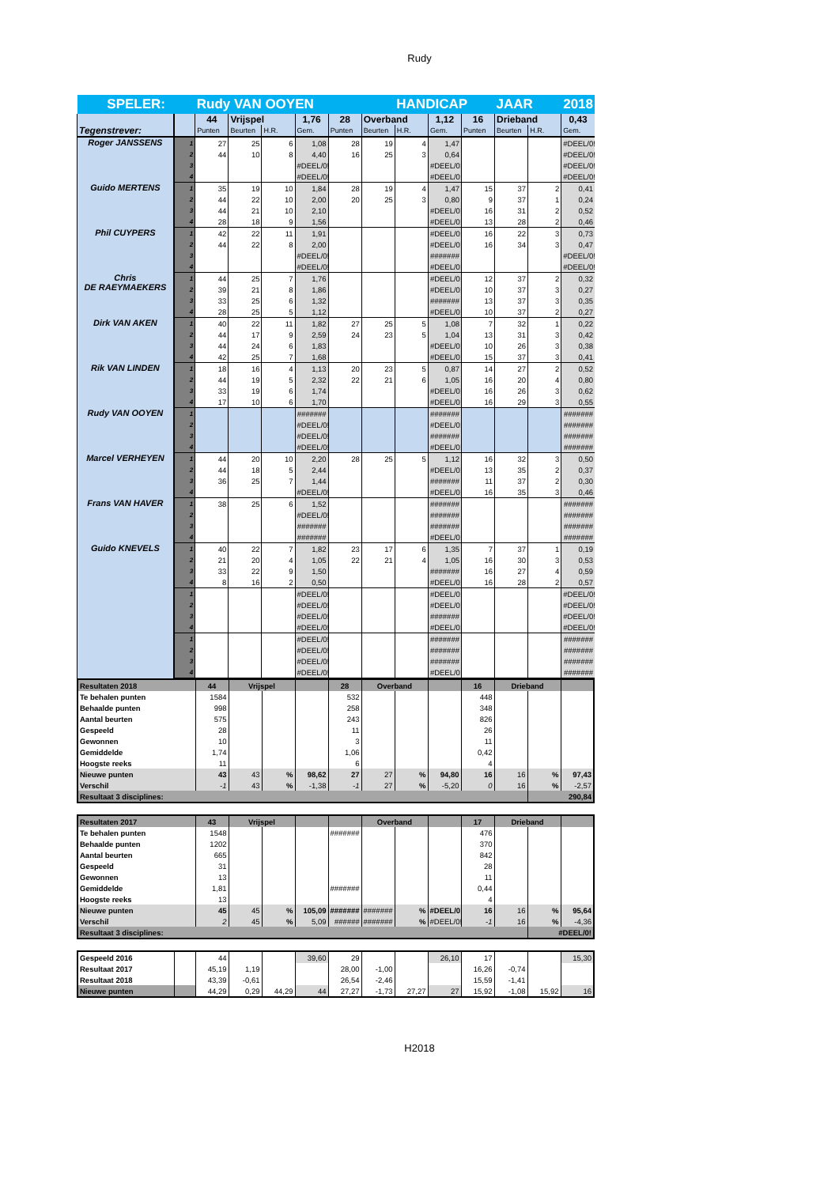Rudy
| SPELER: | | Rudy VAN OOYEN | | | | | | HANDICAP | | | JAAR | | 2018 |
| Tegenstrever: | | 44 | Vrijspel | | 1,76 | 28 | Overband | | 1,12 | 16 | Drieband | | 0,43 |
| | | Punten | Beurten | H.R. | Gem. | Punten | Beurten | H.R. | Gem. | Punten | Beurten | H.R. | Gem. |
| Roger JANSSENS | 1 | 27 | 25 | 6 | 1,08 | 28 | 19 | 4 | 1,47 | | | | #DEEL/0! |
| | 2 | 44 | 10 | 8 | 4,40 | 16 | 25 | 3 | 0,64 | | | | #DEEL/0! |
| | 3 | | | | #DEEL/0! | | | | #DEEL/0! | | | | #DEEL/0! |
| | 4 | | | | #DEEL/0! | | | | #DEEL/0! | | | | #DEEL/0! |
| Guido MERTENS | 1 | 35 | 19 | 10 | 1,84 | 28 | 19 | 4 | 1,47 | 15 | 37 | 2 | 0,41 |
| | 2 | 44 | 22 | 10 | 2,00 | 20 | 25 | 3 | 0,80 | 9 | 37 | 1 | 0,24 |
| | 3 | 44 | 21 | 10 | 2,10 | | | | #DEEL/0! | 16 | 31 | 2 | 0,52 |
| | 4 | 28 | 18 | 9 | 1,56 | | | | #DEEL/0! | 13 | 28 | 2 | 0,46 |
| Phil CUYPERS | 1 | 42 | 22 | 11 | 1,91 | | | | #DEEL/0! | 16 | 22 | 3 | 0,73 |
| | 2 | 44 | 22 | 8 | 2,00 | | | | #DEEL/0! | 16 | 34 | 3 | 0,47 |
| | 3 | | | | #DEEL/0! | | | | ####### | | | | #DEEL/0! |
| | 4 | | | | #DEEL/0! | | | | #DEEL/0! | | | | #DEEL/0! |
| Chris DE RAEYMAEKERS | 1 | 44 | 25 | 7 | 1,76 | | | | #DEEL/0! | 12 | 37 | 2 | 0,32 |
| | 2 | 39 | 21 | 8 | 1,86 | | | | #DEEL/0! | 10 | 37 | 3 | 0,27 |
| | 3 | 33 | 25 | 6 | 1,32 | | | | ####### | 13 | 37 | 3 | 0,35 |
| | 4 | 28 | 25 | 5 | 1,12 | | | | #DEEL/0! | 10 | 37 | 2 | 0,27 |
| Dirk VAN AKEN | 1 | 40 | 22 | 11 | 1,82 | 27 | 25 | 5 | 1,08 | 7 | 32 | 1 | 0,22 |
| | 2 | 44 | 17 | 9 | 2,59 | 24 | 23 | 5 | 1,04 | 13 | 31 | 3 | 0,42 |
| | 3 | 44 | 24 | 6 | 1,83 | | | | #DEEL/0! | 10 | 26 | 3 | 0,38 |
| | 4 | 42 | 25 | 7 | 1,68 | | | | #DEEL/0! | 15 | 37 | 3 | 0,41 |
| Rik VAN LINDEN | 1 | 18 | 16 | 4 | 1,13 | 20 | 23 | 5 | 0,87 | 14 | 27 | 2 | 0,52 |
| | 2 | 44 | 19 | 5 | 2,32 | 22 | 21 | 6 | 1,05 | 16 | 20 | 4 | 0,80 |
| | 3 | 33 | 19 | 6 | 1,74 | | | | #DEEL/0! | 16 | 26 | 3 | 0,62 |
| | 4 | 17 | 10 | 6 | 1,70 | | | | #DEEL/0! | 16 | 29 | 3 | 0,55 |
| Rudy VAN OOYEN | 1 | | | | ####### | | | | ####### | | | | ####### |
| | 2 | | | | #DEEL/0! | | | | #DEEL/0! | | | | ####### |
| | 3 | | | | #DEEL/0! | | | | ####### | | | | ####### |
| | 4 | | | | #DEEL/0! | | | | #DEEL/0! | | | | ####### |
| Marcel VERHEYEN | 1 | 44 | 20 | 10 | 2,20 | 28 | 25 | 5 | 1,12 | 16 | 32 | 3 | 0,50 |
| | 2 | 44 | 18 | 5 | 2,44 | | | | #DEEL/0! | 13 | 35 | 2 | 0,37 |
| | 3 | 36 | 25 | 7 | 1,44 | | | | ####### | 11 | 37 | 2 | 0,30 |
| | 4 | | | | #DEEL/0! | | | | #DEEL/0! | 16 | 35 | 3 | 0,46 |
| Frans VAN HAVER | 1 | 38 | 25 | 6 | 1,52 | | | | ####### | | | | ####### |
| | 2 | | | | #DEEL/0! | | | | ####### | | | | ####### |
| | 3 | | | | ####### | | | | ####### | | | | ####### |
| | 4 | | | | ####### | | | | #DEEL/0! | | | | ####### |
| Guido KNEVELS | 1 | 40 | 22 | 7 | 1,82 | 23 | 17 | 6 | 1,35 | 7 | 37 | 1 | 0,19 |
| | 2 | 21 | 20 | 4 | 1,05 | 22 | 21 | 4 | 1,05 | 16 | 30 | 3 | 0,53 |
| | 3 | 33 | 22 | 9 | 1,50 | | | | ####### | 16 | 27 | 4 | 0,59 |
| | 4 | 8 | 16 | 2 | 0,50 | | | | #DEEL/0! | 16 | 28 | 2 | 0,57 |
| | 1 | | | | #DEEL/0! | | | | #DEEL/0! | | | | #DEEL/0! |
| | 2 | | | | #DEEL/0! | | | | #DEEL/0! | | | | #DEEL/0! |
| | 3 | | | | #DEEL/0! | | | | ####### | | | | #DEEL/0! |
| | 4 | | | | #DEEL/0! | | | | #DEEL/0! | | | | #DEEL/0! |
| | 1 | | | | #DEEL/0! | | | | ####### | | | | ####### |
| | 2 | | | | #DEEL/0! | | | | ####### | | | | ####### |
| | 3 | | | | #DEEL/0! | | | | ####### | | | | ####### |
| | 4 | | | | #DEEL/0! | | | | #DEEL/0! | | | | ####### |
| Resultaten 2018 | 44 | Vrijspel | | | 28 | Overband | | | 16 | Drieband | | |
| Te behalen punten | 1584 | | | | 532 | | | | 448 | | | |
| Behaalde punten | 998 | | | | 258 | | | | 348 | | | |
| Aantal beurten | 575 | | | | 243 | | | | 826 | | | |
| Gespeeld | 28 | | | | 11 | | | | 26 | | | |
| Gewonnen | 10 | | | | 3 | | | | 11 | | | |
| Gemiddelde | 1,74 | | | | 1,06 | | | | 0,42 | | | |
| Hoogste reeks | 11 | | | | 6 | | | | 4 | | | |
| Nieuwe punten | 43 | 43 | % | 98,62 | 27 | 27 | % | 94,80 | 16 | 16 | % | 97,43 |
| Verschil | -1 | 43 | % | -1,38 | -1 | 27 | % | -5,20 | 0 | 16 | % | -2,57 |
| Resultaat 3 disciplines: | | | | | | | | | | | 290,84 | |
| Resultaten 2017 | 43 | Vrijspel | | | | Overband | | | 17 | Drieband | | |
| Te behalen punten | 1548 | | | | ####### | | | | 476 | | | |
| Behaalde punten | 1202 | | | | | | | | 370 | | | |
| Aantal beurten | 665 | | | | | | | | 842 | | | |
| Gespeeld | 31 | | | | | | | | 28 | | | |
| Gewonnen | 13 | | | | | | | | 11 | | | |
| Gemiddelde | 1,81 | | | | ####### | | | | 0,44 | | | |
| Hoogste reeks | 13 | | | | | | | | 4 | | | |
| Nieuwe punten | 45 | 45 | % | 105,09 | ####### | ####### | % | #DEEL/0! | 16 | 16 | % | 95,64 |
| Verschil | 2 | 45 | % | 5,09 | ###### | ####### | % | #DEEL/0! | -1 | 16 | % | -4,36 |
| Resultaat 3 disciplines: | | | | | | | | | | | #DEEL/0! | |
| Gespeeld 2016 | | 44 | | | 39,60 | 29 | | | 26,10 | 17 | | | 15,30 |
| Resultaat 2017 | | 45,19 | 1,19 | | | 28,00 | -1,00 | | | 16,26 | -0,74 | | |
| Resultaat 2018 | | 43,39 | -0,61 | | | 26,54 | -2,46 | | | 15,59 | -1,41 | | |
| Nieuwe punten | | 44,29 | 0,29 | 44,29 | 44 | 27,27 | -1,73 | 27,27 | 27 | 15,92 | -1,08 | 15,92 | 16 |
H2018